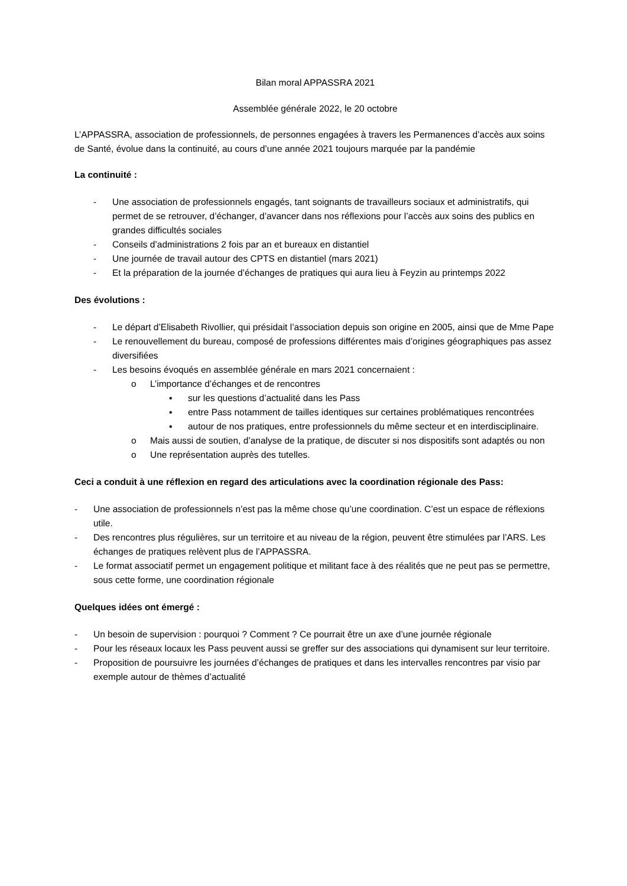Bilan moral APPASSRA 2021
Assemblée générale 2022, le 20 octobre
L’APPASSRA, association de professionnels, de personnes engagées à travers les Permanences d’accès aux soins de Santé, évolue dans la continuité, au cours d’une année 2021 toujours marquée par la pandémie
La continuité :
- Une association de professionnels engagés, tant soignants de travailleurs sociaux et administratifs, qui permet de se retrouver, d’échanger, d’avancer dans nos réflexions pour l’accès aux soins des publics en grandes difficultés sociales
- Conseils d’administrations 2 fois par an et bureaux en distantiel
- Une journée de travail autour des CPTS en distantiel (mars 2021)
- Et la préparation de la journée d’échanges de pratiques qui aura lieu à Feyzin au printemps 2022
Des évolutions :
- Le départ d’Elisabeth Rivollier, qui présidait l’association depuis son origine en 2005, ainsi que de Mme Pape
- Le renouvellement du bureau, composé de professions différentes mais d’origines géographiques pas assez diversifiées
- Les besoins évoqués en assemblée générale en mars 2021 concernaient :
o L’importance d’échanges et de rencontres
▪ sur les questions d’actualité dans les Pass
▪ entre Pass notamment de tailles identiques sur certaines problématiques rencontrées
▪ autour de nos pratiques, entre professionnels du même secteur et en interdisciplinaire.
o Mais aussi de soutien, d’analyse de la pratique, de discuter si nos dispositifs sont adaptés ou non
o Une représentation auprès des tutelles.
Ceci a conduit à une réflexion en regard des articulations avec la coordination régionale des Pass:
- Une association de professionnels n’est pas la même chose qu’une coordination. C’est un espace de réflexions utile.
- Des rencontres plus régulières, sur un territoire et au niveau de la région, peuvent être stimulées par l’ARS. Les échanges de pratiques relèvent plus de l’APPASSRA.
- Le format associatif permet un engagement politique et militant face à des réalités que ne peut pas se permettre, sous cette forme, une coordination régionale
Quelques idées ont émergé :
- Un besoin de supervision : pourquoi ? Comment ? Ce pourrait être un axe d’une journée régionale
- Pour les réseaux locaux les Pass peuvent aussi se greffer sur des associations qui dynamisent sur leur territoire.
- Proposition de poursuivre les journées d’échanges de pratiques et dans les intervalles rencontres par visio par exemple autour de thèmes d’actualité